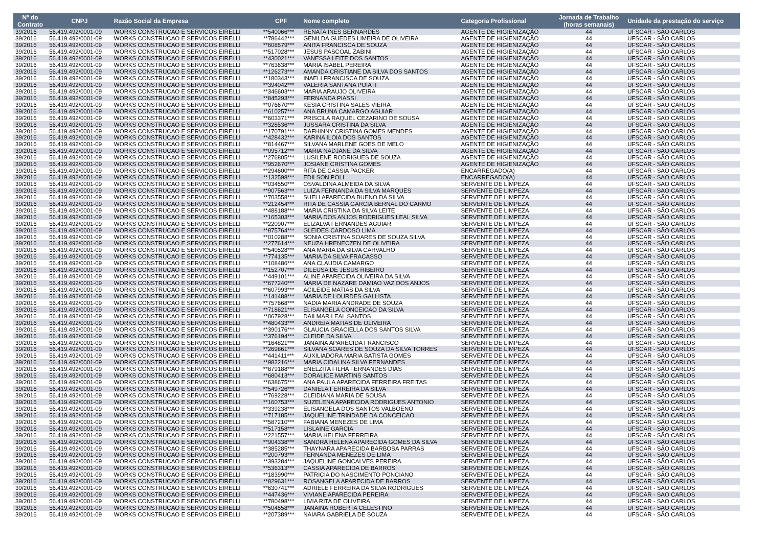| Nº do Contrato | CNPJ | Razão Social da Empresa | CPF | Nome completo | Categoria Profissional | Jornada de Trabalho (horas semanais) | Unidade da prestação do serviço |
| --- | --- | --- | --- | --- | --- | --- | --- |
| 39/2016 | 56.419.492/0001-09 | WORKS CONSTRUCAO E SERVICOS EIRELLI | **540066*** | RENATA INES BERNARDES | AGENTE DE HIGIENIZAÇÃO | 44 | UFSCAR - SÃO CARLOS |
| 39/2016 | 56.419.492/0001-09 | WORKS CONSTRUCAO E SERVICOS EIRELLI | **786442*** | GENILDA GUEDES LIMEIRA DE OLIVEIRA | AGENTE DE HIGIENIZAÇÃO | 44 | UFSCAR - SÃO CARLOS |
| 39/2016 | 56.419.492/0001-09 | WORKS CONSTRUCAO E SERVICOS EIRELLI | **608579*** | ANITA FRANCISCA DE SOUZA | AGENTE DE HIGIENIZAÇÃO | 44 | UFSCAR - SÃO CARLOS |
| 39/2016 | 56.419.492/0001-09 | WORKS CONSTRUCAO E SERVICOS EIRELLI | **517028*** | JESUS PASCOAL ZABINI | AGENTE DE HIGIENIZAÇÃO | 44 | UFSCAR - SÃO CARLOS |
| 39/2016 | 56.419.492/0001-09 | WORKS CONSTRUCAO E SERVICOS EIRELLI | **430021*** | VANESSA LEITE DOS SANTOS | AGENTE DE HIGIENIZAÇÃO | 44 | UFSCAR - SÃO CARLOS |
| 39/2016 | 56.419.492/0001-09 | WORKS CONSTRUCAO E SERVICOS EIRELLI | **763638*** | MARIA ISABEL PEREIRA | AGENTE DE HIGIENIZAÇÃO | 44 | UFSCAR - SÃO CARLOS |
| 39/2016 | 56.419.492/0001-09 | WORKS CONSTRUCAO E SERVICOS EIRELLI | **126273*** | AMANDA CRISTIANE DA SILVA DOS SANTOS | AGENTE DE HIGIENIZAÇÃO | 44 | UFSCAR - SÃO CARLOS |
| 39/2016 | 56.419.492/0001-09 | WORKS CONSTRUCAO E SERVICOS EIRELLI | **180343*** | INAELI FRANCISCA DE SOUZA | AGENTE DE HIGIENIZAÇÃO | 44 | UFSCAR - SÃO CARLOS |
| 39/2016 | 56.419.492/0001-09 | WORKS CONSTRUCAO E SERVICOS EIRELLI | **394042*** | VALERIA SANTANA POIATI | AGENTE DE HIGIENIZAÇÃO | 44 | UFSCAR - SÃO CARLOS |
| 39/2016 | 56.419.492/0001-09 | WORKS CONSTRUCAO E SERVICOS EIRELLI | **346603*** | MARIA ARAUJO OLIVEIRA | AGENTE DE HIGIENIZAÇÃO | 44 | UFSCAR - SÃO CARLOS |
| 39/2016 | 56.419.492/0001-09 | WORKS CONSTRUCAO E SERVICOS EIRELLI | **845293*** | FERNANDA PIASSI | AGENTE DE HIGIENIZAÇÃO | 44 | UFSCAR - SÃO CARLOS |
| 39/2016 | 56.419.492/0001-09 | WORKS CONSTRUCAO E SERVICOS EIRELLI | **076670*** | KESIA CRISTINA SALES VIEIRA | AGENTE DE HIGIENIZAÇÃO | 44 | UFSCAR - SAO CARLOS |
| 39/2016 | 56.419.492/0001-09 | WORKS CONSTRUCAO E SERVICOS EIRELLI | **610257*** | ANA BRUNA CAMARGO AGUIAR | AGENTE DE HIGIENIZAÇÃO | 44 | UFSCAR - SAO CARLOS |
| 39/2016 | 56.419.492/0001-09 | WORKS CONSTRUCAO E SERVICOS EIRELLI | **603371*** | PRISCILA RAQUEL CEZARINO DE SOUSA | AGENTE DE HIGIENIZAÇÃO | 44 | UFSCAR - SAO CARLOS |
| 39/2016 | 56.419.492/0001-09 | WORKS CONSTRUCAO E SERVICOS EIRELLI | **328536*** | JUSSARA CRISTINA DA SILVA | AGENTE DE HIGIENIZAÇÃO | 44 | UFSCAR - SAO CARLOS |
| 39/2016 | 56.419.492/0001-09 | WORKS CONSTRUCAO E SERVICOS EIRELLI | **170791*** | DAFHINNY CRISTINA GOMES MENDES | AGENTE DE HIGIENIZAÇÃO | 44 | UFSCAR - SAO CARLOS |
| 39/2016 | 56.419.492/0001-09 | WORKS CONSTRUCAO E SERVICOS EIRELLI | **428432*** | KARINA ILOIA DOS SANTOS | AGENTE DE HIGIENIZAÇÃO | 44 | UFSCAR - SAO CARLOS |
| 39/2016 | 56.419.492/0001-09 | WORKS CONSTRUCAO E SERVICOS EIRELLI | **814467*** | SILVANA MARLENE GOES DE MELO | AGENTE DE HIGIENIZAÇÃO | 44 | UFSCAR - SÃO CARLOS |
| 39/2016 | 56.419.492/0001-09 | WORKS CONSTRUCAO E SERVICOS EIRELLI | **095712*** | MARIA NADJANE DA SILVA | AGENTE DE HIGIENIZAÇÃO | 44 | UFSCAR - SÃO CARLOS |
| 39/2016 | 56.419.492/0001-09 | WORKS CONSTRUCAO E SERVICOS EIRELLI | **276805*** | LUSILENE RODRIGUES DE SOUZA | AGENTE DE HIGIENIZAÇÃO | 44 | UFSCAR - SÃO CARLOS |
| 39/2016 | 56.419.492/0001-09 | WORKS CONSTRUCAO E SERVICOS EIRELLI | **952670*** | JOSIANE CRISTINA GOMES | AGENTE DE HIGIENIZAÇÃO | 44 | UFSCAR - SÃO CARLOS |
| 39/2016 | 56.419.492/0001-09 | WORKS CONSTRUCAO E SERVICOS EIRELLI | **294600*** | RITA DE CASSIA PACKER | ENCARREGADO(A) | 44 | UFSCAR - SAO CARLOS |
| 39/2016 | 56.419.492/0001-09 | WORKS CONSTRUCAO E SERVICOS EIRELLI | **132598*** | EDILSON POLI | ENCARREGADO(A) | 44 | UFSCAR - SAO CARLOS |
| 39/2016 | 56.419.492/0001-09 | WORKS CONSTRUCAO E SERVICOS EIRELLI | **034550*** | OSVALDINA ALMEIDA DA SILVA | SERVENTE DE LIMPEZA | 44 | UFSCAR - SAO CARLOS |
| 39/2016 | 56.419.492/0001-09 | WORKS CONSTRUCAO E SERVICOS EIRELLI | **907563*** | LUIZA FERNANDA DA SILVA MARQUES | SERVENTE DE LIMPEZA | 44 | UFSCAR - SAO CARLOS |
| 39/2016 | 56.419.492/0001-09 | WORKS CONSTRUCAO E SERVICOS EIRELLI | **703558*** | SUELI APARECIDA BUENO DA SILVA | SERVENTE DE LIMPEZA | 44 | UFSCAR - SÃO CARLOS |
| 39/2016 | 56.419.492/0001-09 | WORKS CONSTRUCAO E SERVICOS EIRELLI | **212454*** | RITA DE CASSIA GARCIA BERNAL DO CARMO | SERVENTE DE LIMPEZA | 44 | UFSCAR - SÃO CARLOS |
| 39/2016 | 56.419.492/0001-09 | WORKS CONSTRUCAO E SERVICOS EIRELLI | **488188*** | MARIA CRISTINA DA SILVA LEITE | SERVENTE DE LIMPEZA | 44 | UFSCAR - SÃO CARLOS |
| 39/2016 | 56.419.492/0001-09 | WORKS CONSTRUCAO E SERVICOS EIRELLI | **165303*** | MARIA DOS ANJOS RODRIGUES LEAL SILVA | SERVENTE DE LIMPEZA | 44 | UFSCAR - SÃO CARLOS |
| 39/2016 | 56.419.492/0001-09 | WORKS CONSTRUCAO E SERVICOS EIRELLI | **220907*** | ELIZALVA FERNANDES AGUIAR | SERVENTE DE LIMPEZA | 44 | UFSCAR - SÃO CARLOS |
| 39/2016 | 56.419.492/0001-09 | WORKS CONSTRUCAO E SERVICOS EIRELLI | **875764*** | GLEIDES CARDOSO LIMA | SERVENTE DE LIMPEZA | 44 | UFSCAR - SÃO CARLOS |
| 39/2016 | 56.419.492/0001-09 | WORKS CONSTRUCAO E SERVICOS EIRELLI | **010288*** | SONIA CRISTINA SOARES DE SOUZA SILVA | SERVENTE DE LIMPEZA | 44 | UFSCAR - SÃO CARLOS |
| 39/2016 | 56.419.492/0001-09 | WORKS CONSTRUCAO E SERVICOS EIRELLI | **277614*** | NEUZA HRENECZEN DE OLIVEIRA | SERVENTE DE LIMPEZA | 44 | UFSCAR - SÃO CARLOS |
| 39/2016 | 56.419.492/0001-09 | WORKS CONSTRUCAO E SERVICOS EIRELLI | **540528*** | ANA MARIA DA SILVA CARVALHO | SERVENTE DE LIMPEZA | 44 | UFSCAR - SÃO CARLOS |
| 39/2016 | 56.419.492/0001-09 | WORKS CONSTRUCAO E SERVICOS EIRELLI | **774135*** | MARIA DA SILVA FRACASSO | SERVENTE DE LIMPEZA | 44 | UFSCAR - SÃO CARLOS |
| 39/2016 | 56.419.492/0001-09 | WORKS CONSTRUCAO E SERVICOS EIRELLI | **108486*** | ANA CLAUDIA CAMARGO | SERVENTE DE LIMPEZA | 44 | UFSCAR - SÃO CARLOS |
| 39/2016 | 56.419.492/0001-09 | WORKS CONSTRUCAO E SERVICOS EIRELLI | **152707*** | DILEUSA DE JESUS RIBEIRO | SERVENTE DE LIMPEZA | 44 | UFSCAR - SÃO CARLOS |
| 39/2016 | 56.419.492/0001-09 | WORKS CONSTRUCAO E SERVICOS EIRELLI | **449101*** | ALINE APARECIDA OLIVEIRA DA SILVA | SERVENTE DE LIMPEZA | 44 | UFSCAR - SÃO CARLOS |
| 39/2016 | 56.419.492/0001-09 | WORKS CONSTRUCAO E SERVICOS EIRELLI | **677240*** | MARIA DE NAZARE DAMIAO VAZ DOS ANJOS | SERVENTE DE LIMPEZA | 44 | UFSCAR - SÃO CARLOS |
| 39/2016 | 56.419.492/0001-09 | WORKS CONSTRUCAO E SERVICOS EIRELLI | **607993*** | ACILEIDE MATIAS DA SILVA | SERVENTE DE LIMPEZA | 44 | UFSCAR - SÃO CARLOS |
| 39/2016 | 56.419.492/0001-09 | WORKS CONSTRUCAO E SERVICOS EIRELLI | **141488*** | MARIA DE LOURDES GALLISTA | SERVENTE DE LIMPEZA | 44 | UFSCAR - SÃO CARLOS |
| 39/2016 | 56.419.492/0001-09 | WORKS CONSTRUCAO E SERVICOS EIRELLI | **757668*** | NADIA MARIA ANDRADE DE SOUZA | SERVENTE DE LIMPEZA | 44 | UFSCAR - SÃO CARLOS |
| 39/2016 | 56.419.492/0001-09 | WORKS CONSTRUCAO E SERVICOS EIRELLI | **718621*** | ELISANGELA CONCEICAO DA SILVA | SERVENTE DE LIMPEZA | 44 | UFSCAR - SÃO CARLOS |
| 39/2016 | 56.419.492/0001-09 | WORKS CONSTRUCAO E SERVICOS EIRELLI | **067928*** | DAILMAR LEAL SANTOS | SERVENTE DE LIMPEZA | 44 | UFSCAR - SÃO CARLOS |
| 39/2016 | 56.419.492/0001-09 | WORKS CONSTRUCAO E SERVICOS EIRELLI | **480433*** | ANDREIA MATIAS DE OLIVEIRA | SERVENTE DE LIMPEZA | 44 | UFSCAR - SÃO CARLOS |
| 39/2016 | 56.419.492/0001-09 | WORKS CONSTRUCAO E SERVICOS EIRELLI | **390176*** | GLAUCIA GRACIELLA DOS SANTOS SILVA | SERVENTE DE LIMPEZA | 44 | UFSCAR - SAO CARLOS |
| 39/2016 | 56.419.492/0001-09 | WORKS CONSTRUCAO E SERVICOS EIRELLI | **376194*** | CLEIDE DA SILVA | SERVENTE DE LIMPEZA | 44 | UFSCAR - SAO CARLOS |
| 39/2016 | 56.419.492/0001-09 | WORKS CONSTRUCAO E SERVICOS EIRELLI | **164821*** | JANAINA APARECIDA FRANCISCO | SERVENTE DE LIMPEZA | 44 | UFSCAR - SAO CARLOS |
| 39/2016 | 56.419.492/0001-09 | WORKS CONSTRUCAO E SERVICOS EIRELLI | **269861*** | SILVANA SOARES DE SOUZA DA SILVA TORRES | SERVENTE DE LIMPEZA | 44 | UFSCAR - SAO CARLOS |
| 39/2016 | 56.419.492/0001-09 | WORKS CONSTRUCAO E SERVICOS EIRELLI | **441411*** | AUXILIADORA MARIA BATISTA GOMES | SERVENTE DE LIMPEZA | 44 | UFSCAR - SÃO CARLOS |
| 39/2016 | 56.419.492/0001-09 | WORKS CONSTRUCAO E SERVICOS EIRELLI | **982216*** | MARIA CIDALINA SILVA FERNANDES | SERVENTE DE LIMPEZA | 44 | UFSCAR - SÃO CARLOS |
| 39/2016 | 56.419.492/0001-09 | WORKS CONSTRUCAO E SERVICOS EIRELLI | **879188*** | ENELZITA FILHA FERNANDES DIAS | SERVENTE DE LIMPEZA | 44 | UFSCAR - SÃO CARLOS |
| 39/2016 | 56.419.492/0001-09 | WORKS CONSTRUCAO E SERVICOS EIRELLI | **680413*** | DORALICE MARTINS SANTOS | SERVENTE DE LIMPEZA | 44 | UFSCAR - SÃO CARLOS |
| 39/2016 | 56.419.492/0001-09 | WORKS CONSTRUCAO E SERVICOS EIRELLI | **638675*** | ANA PAULA APARECIDA FERREIRA FREITAS | SERVENTE DE LIMPEZA | 44 | UFSCAR - SÃO CARLOS |
| 39/2016 | 56.419.492/0001-09 | WORKS CONSTRUCAO E SERVICOS EIRELLI | **549726*** | DANIELA FERREIRA DA SILVA | SERVENTE DE LIMPEZA | 44 | UFSCAR - SÃO CARLOS |
| 39/2016 | 56.419.492/0001-09 | WORKS CONSTRUCAO E SERVICOS EIRELLI | **769228*** | CLEIDIANA MARIA DE SOUSA | SERVENTE DE LIMPEZA | 44 | UFSCAR - SÃO CARLOS |
| 39/2016 | 56.419.492/0001-09 | WORKS CONSTRUCAO E SERVICOS EIRELLI | **160753*** | SUZELENA APARECIDA RODRIGUES ANTONIO | SERVENTE DE LIMPEZA | 44 | UFSCAR - SÃO CARLOS |
| 39/2016 | 56.419.492/0001-09 | WORKS CONSTRUCAO E SERVICOS EIRELLI | **339238*** | ELISANGELA DOS SANTOS VALBOENO | SERVENTE DE LIMPEZA | 44 | UFSCAR - SÃO CARLOS |
| 39/2016 | 56.419.492/0001-09 | WORKS CONSTRUCAO E SERVICOS EIRELLI | **717185*** | JAQUELINE TRINDADE DA CONCEICAO | SERVENTE DE LIMPEZA | 44 | UFSCAR - SÃO CARLOS |
| 39/2016 | 56.419.492/0001-09 | WORKS CONSTRUCAO E SERVICOS EIRELLI | **587210*** | FABIANA MENEZES DE LIMA | SERVENTE DE LIMPEZA | 44 | UFSCAR - SÃO CARLOS |
| 39/2016 | 56.419.492/0001-09 | WORKS CONSTRUCAO E SERVICOS EIRELLI | **517158*** | LISLAINE GARCIA | SERVENTE DE LIMPEZA | 44 | UFSCAR - SÃO CARLOS |
| 39/2016 | 56.419.492/0001-09 | WORKS CONSTRUCAO E SERVICOS EIRELLI | **221557*** | MARIA HELENA FERREIRA | SERVENTE DE LIMPEZA | 44 | UFSCAR - SÃO CARLOS |
| 39/2016 | 56.419.492/0001-09 | WORKS CONSTRUCAO E SERVICOS EIRELLI | **904338*** | SANDRA HELENA APARECIDA GOMES DA SILVA | SERVENTE DE LIMPEZA | 44 | UFSCAR - SÃO CARLOS |
| 39/2016 | 56.419.492/0001-09 | WORKS CONSTRUCAO E SERVICOS EIRELLI | **385285*** | THAYNARA APARECIDA BARBOSA PARRAS | SERVENTE DE LIMPEZA | 44 | UFSCAR - SÃO CARLOS |
| 39/2016 | 56.419.492/0001-09 | WORKS CONSTRUCAO E SERVICOS EIRELLI | **200793*** | FERNANDA MENEZES DE LIMA | SERVENTE DE LIMPEZA | 44 | UFSCAR - SÃO CARLOS |
| 39/2016 | 56.419.492/0001-09 | WORKS CONSTRUCAO E SERVICOS EIRELLI | **393284*** | JAQUELINE GONCALVES PEREIRA | SERVENTE DE LIMPEZA | 44 | UFSCAR - SÃO CARLOS |
| 39/2016 | 56.419.492/0001-09 | WORKS CONSTRUCAO E SERVICOS EIRELLI | **536313*** | CASSIA APARECIDA DE BARROS | SERVENTE DE LIMPEZA | 44 | UFSCAR - SÃO CARLOS |
| 39/2016 | 56.419.492/0001-09 | WORKS CONSTRUCAO E SERVICOS EIRELLI | **183990*** | PATRICIA DO NASCIMENTO PONCIANO | SERVENTE DE LIMPEZA | 44 | UFSCAR - SÃO CARLOS |
| 39/2016 | 56.419.492/0001-09 | WORKS CONSTRUCAO E SERVICOS EIRELLI | **829631*** | ROSANGELA APARECIDA DE BARROS | SERVENTE DE LIMPEZA | 44 | UFSCAR - SÃO CARLOS |
| 39/2016 | 56.419.492/0001-09 | WORKS CONSTRUCAO E SERVICOS EIRELLI | **630741*** | ADRIELE FERREIRA DA SILVA RODRIGUES | SERVENTE DE LIMPEZA | 44 | UFSCAR - SAO CARLOS |
| 39/2016 | 56.419.492/0001-09 | WORKS CONSTRUCAO E SERVICOS EIRELLI | **447436*** | VIVIANE APARECIDA PEREIRA | SERVENTE DE LIMPEZA | 44 | UFSCAR - SAO CARLOS |
| 39/2016 | 56.419.492/0001-09 | WORKS CONSTRUCAO E SERVICOS EIRELLI | **780498*** | LIVIA RITA DE OLIVEIRA | SERVENTE DE LIMPEZA | 44 | UFSCAR - SAO CARLOS |
| 39/2016 | 56.419.492/0001-09 | WORKS CONSTRUCAO E SERVICOS EIRELLI | **504558*** | JANAINA ROBERTA CELESTINO | SERVENTE DE LIMPEZA | 44 | UFSCAR - SAO CARLOS |
| 39/2016 | 56.419.492/0001-09 | WORKS CONSTRUCAO E SERVICOS EIRELLI | **207389*** | NAIARA GABRIELA DE SOUZA | SERVENTE DE LIMPEZA | 44 | UFSCAR - SÃO CARLOS |